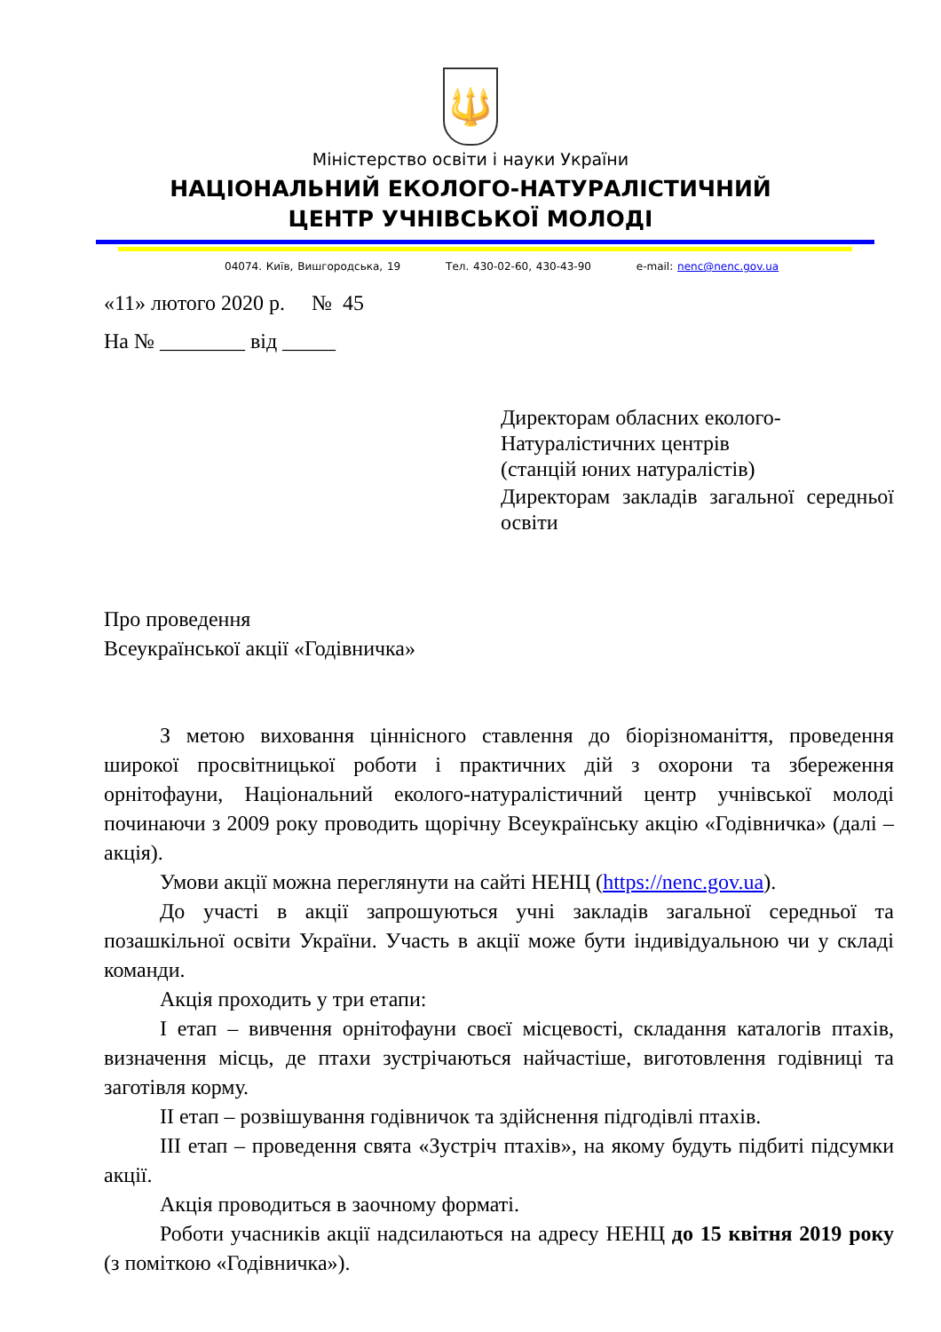🔱
Міністерство освіти і науки України
НАЦІОНАЛЬНИЙ ЕКОЛОГО-НАТУРАЛІСТИЧНИЙ
ЦЕНТР УЧНІВСЬКОЇ МОЛОДІ
04074. Київ, Вишгородська, 19 Тел. 430-02-60, 430-43-90 e-mail: nenc@nenc.gov.ua
«11» лютого 2020 р. № 45
На № ________ від _____
Директорам обласних еколого-
Натуралістичних центрів
(станцій юних натуралістів)
Директорам закладів загальної середньої освіти
Про проведення
Всеукраїнської акції «Годівничка»
З метою виховання ціннісного ставлення до біорізноманіття, проведення широкої просвітницької роботи і практичних дій з охорони та збереження орнітофауни, Національний еколого-натуралістичний центр учнівської молоді починаючи з 2009 року проводить щорічну Всеукраїнську акцію «Годівничка» (далі – акція).
Умови акції можна переглянути на сайті НЕНЦ (https://nenc.gov.ua).
До участі в акції запрошуються учні закладів загальної середньої та позашкільної освіти України. Участь в акції може бути індивідуальною чи у складі команди.
Акція проходить у три етапи:
І етап – вивчення орнітофауни своєї місцевості, складання каталогів птахів, визначення місць, де птахи зустрічаються найчастіше, виготовлення годівниці та заготівля корму.
ІІ етап – розвішування годівничок та здійснення підгодівлі птахів.
ІІІ етап – проведення свята «Зустріч птахів», на якому будуть підбиті підсумки акції.
Акція проводиться в заочному форматі.
Роботи учасників акції надсилаються на адресу НЕНЦ до 15 квітня 2019 року (з поміткою «Годівничка»).